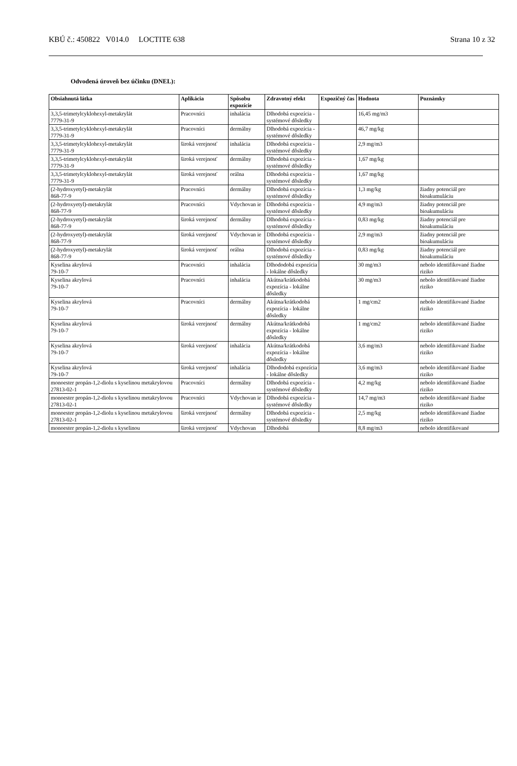KBÚ č.: 450822 V014.0 LOCTITE 638 Strana 10 z 32
Odvodená úroveň bez účinku (DNEL):
| Obsiahnutá látka | Aplikácia | Spôsobu expozície | Zdravotný efekt | Expozičný čas | Hodnota | Poznámky |
| --- | --- | --- | --- | --- | --- | --- |
| 3,3,5-trimetylcyklohexyl-metakrylát 7779-31-9 | Pracovníci | inhalácia | Dlhodobá expozícia - systémové dôsledky | | 16,45 mg/m3 | |
| 3,3,5-trimetylcyklohexyl-metakrylát 7779-31-9 | Pracovníci | dermálny | Dlhodobá expozícia - systémové dôsledky | | 46,7 mg/kg | |
| 3,3,5-trimetylcyklohexyl-metakrylát 7779-31-9 | široká verejnosť | inhalácia | Dlhodobá expozícia - systémové dôsledky | | 2,9 mg/m3 | |
| 3,3,5-trimetylcyklohexyl-metakrylát 7779-31-9 | široká verejnosť | dermálny | Dlhodobá expozícia - systémové dôsledky | | 1,67 mg/kg | |
| 3,3,5-trimetylcyklohexyl-metakrylát 7779-31-9 | široká verejnosť | orálna | Dlhodobá expozícia - systémové dôsledky | | 1,67 mg/kg | |
| (2-hydroxyetyl)-metakrylát 868-77-9 | Pracovníci | dermálny | Dlhodobá expozícia - systémové dôsledky | | 1,3 mg/kg | žiadny potenciál pre bioakumuláciu |
| (2-hydroxyetyl)-metakrylát 868-77-9 | Pracovníci | Vdychovan ie | Dlhodobá expozícia - systémové dôsledky | | 4,9 mg/m3 | žiadny potenciál pre bioakumuláciu |
| (2-hydroxyetyl)-metakrylát 868-77-9 | široká verejnosť | dermálny | Dlhodobá expozícia - systémové dôsledky | | 0,83 mg/kg | žiadny potenciál pre bioakumuláciu |
| (2-hydroxyetyl)-metakrylát 868-77-9 | široká verejnosť | Vdychovan ie | Dlhodobá expozícia - systémové dôsledky | | 2,9 mg/m3 | žiadny potenciál pre bioakumuláciu |
| (2-hydroxyetyl)-metakrylát 868-77-9 | široká verejnosť | orálna | Dlhodobá expozícia - systémové dôsledky | | 0,83 mg/kg | žiadny potenciál pre bioakumuláciu |
| Kyselina akrylová 79-10-7 | Pracovníci | inhalácia | Dlhododobá expozícia - lokálne dôsledky | | 30 mg/m3 | nebolo identifikované žiadne riziko |
| Kyselina akrylová 79-10-7 | Pracovníci | inhalácia | Akútna/krátkodobá expozícia - lokálne dôsledky | | 30 mg/m3 | nebolo identifikované žiadne riziko |
| Kyselina akrylová 79-10-7 | Pracovníci | dermálny | Akútna/krátkodobá expozícia - lokálne dôsledky | | 1 mg/cm2 | nebolo identifikované žiadne riziko |
| Kyselina akrylová 79-10-7 | široká verejnosť | dermálny | Akútna/krátkodobá expozícia - lokálne dôsledky | | 1 mg/cm2 | nebolo identifikované žiadne riziko |
| Kyselina akrylová 79-10-7 | široká verejnosť | inhalácia | Akútna/krátkodobá expozícia - lokálne dôsledky | | 3,6 mg/m3 | nebolo identifikované žiadne riziko |
| Kyselina akrylová 79-10-7 | široká verejnosť | inhalácia | Dlhododobá expozícia - lokálne dôsledky | | 3,6 mg/m3 | nebolo identifikované žiadne riziko |
| monoester propán-1,2-diolu s kyselinou metakrylovou 27813-02-1 | Pracovníci | dermálny | Dlhodobá expozícia - systémové dôsledky | | 4,2 mg/kg | nebolo identifikované žiadne riziko |
| monoester propán-1,2-diolu s kyselinou metakrylovou 27813-02-1 | Pracovníci | Vdychovan ie | Dlhodobá expozícia - systémové dôsledky | | 14,7 mg/m3 | nebolo identifikované žiadne riziko |
| monoester propán-1,2-diolu s kyselinou metakrylovou 27813-02-1 | široká verejnosť | dermálny | Dlhodobá expozícia - systémové dôsledky | | 2,5 mg/kg | nebolo identifikované žiadne riziko |
| monoester propán-1,2-diolu s kyselinou | široká verejnosť | Vdychovan | Dlhodobá | | 8,8 mg/m3 | nebolo identifikované |